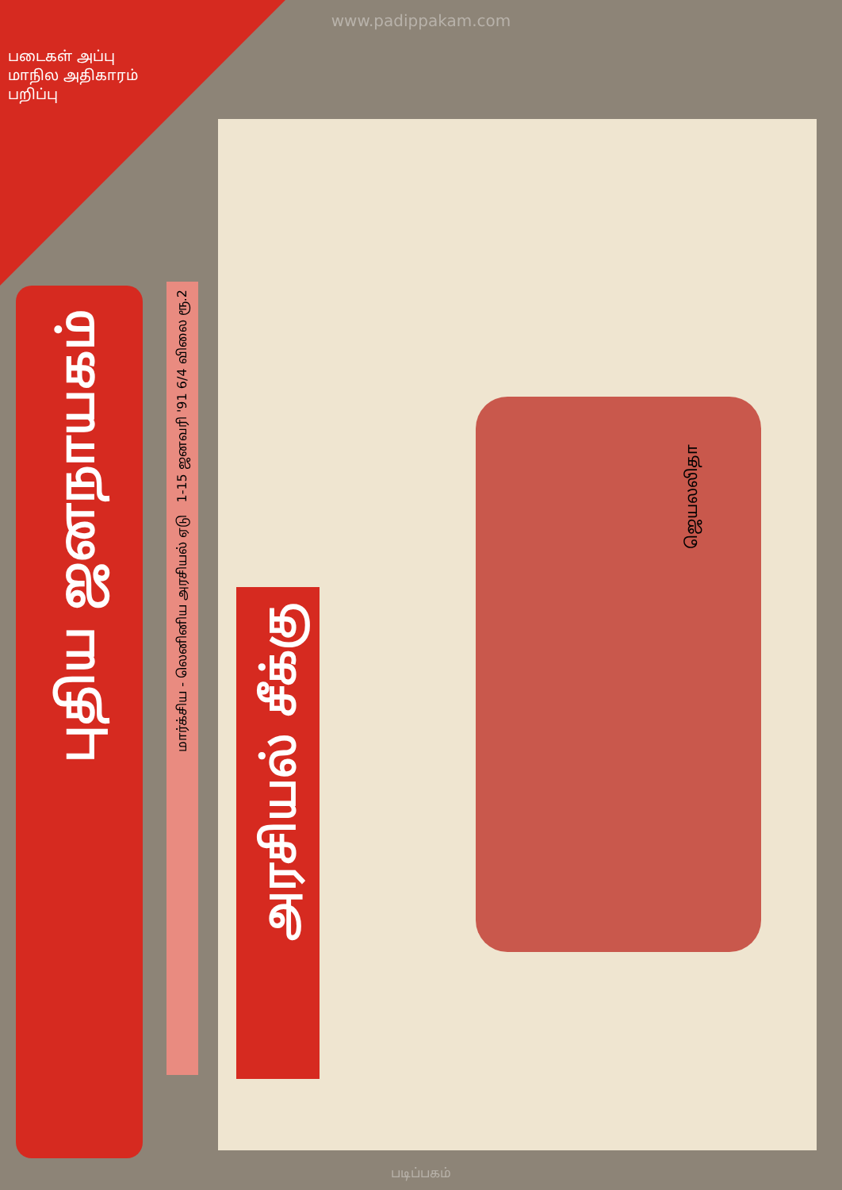www.padippakam.com
படைகள் அப்பு
மாநில அதிகாரம் பறிப்பு
புதிய ஜனநாயகம்
மார்க்சிய - லெனினிய அரசியல் ஏடு 1-15 ஜனவரி '91 6/4 விலை ரூ.2
அரசியல் சீக்கு
ஜெயலலிதா
படிப்பகம்